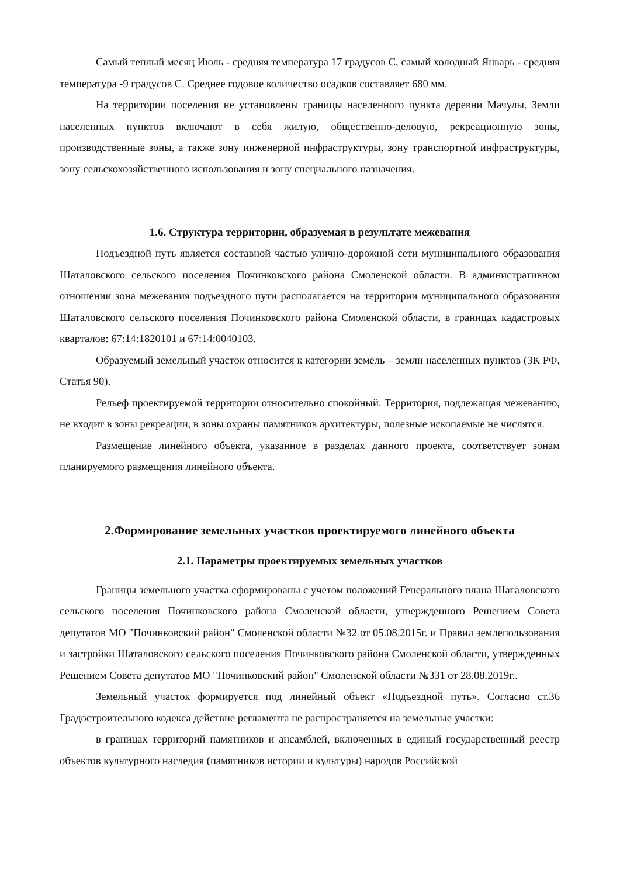Самый теплый месяц Июль - средняя температура 17 градусов С, самый холодный Январь - средняя температура -9 градусов С. Среднее годовое количество осадков составляет 680 мм.
На территории поселения не установлены границы населенного пункта деревни Мачулы. Земли населенных пунктов включают в себя жилую, общественно-деловую, рекреационную зоны, производственные зоны, а также зону инженерной инфраструктуры, зону транспортной инфраструктуры, зону сельскохозяйственного использования и зону специального назначения.
1.6. Структура территории, образуемая в результате межевания
Подъездной путь является составной частью улично-дорожной сети муниципального образования Шаталовского сельского поселения Починковского района Смоленской области. В административном отношении зона межевания подъездного пути располагается на территории муниципального образования Шаталовского сельского поселения Починковского района Смоленской области, в границах кадастровых кварталов: 67:14:1820101 и 67:14:0040103.
Образуемый земельный участок относится к категории земель – земли населенных пунктов (ЗК РФ, Статья 90).
Рельеф проектируемой территории относительно спокойный. Территория, подлежащая межеванию, не входит в зоны рекреации, в зоны охраны памятников архитектуры, полезные ископаемые не числятся.
Размещение линейного объекта, указанное в разделах данного проекта, соответствует зонам планируемого размещения линейного объекта.
2.Формирование земельных участков проектируемого линейного объекта
2.1. Параметры проектируемых земельных участков
Границы земельного участка сформированы с учетом положений Генерального плана Шаталовского сельского поселения Починковского района Смоленской области, утвержденного Решением Совета депутатов МО "Починковский район" Смоленской области №32 от 05.08.2015г. и Правил землепользования и застройки Шаталовского сельского поселения Починковского района Смоленской области, утвержденных Решением Совета депутатов МО "Починковский район" Смоленской области №331 от 28.08.2019г..
Земельный участок формируется под линейный объект «Подъездной путь». Согласно ст.36 Градостроительного кодекса действие регламента не распространяется на земельные участки:
в границах территорий памятников и ансамблей, включенных в единый государственный реестр объектов культурного наследия (памятников истории и культуры) народов Российской